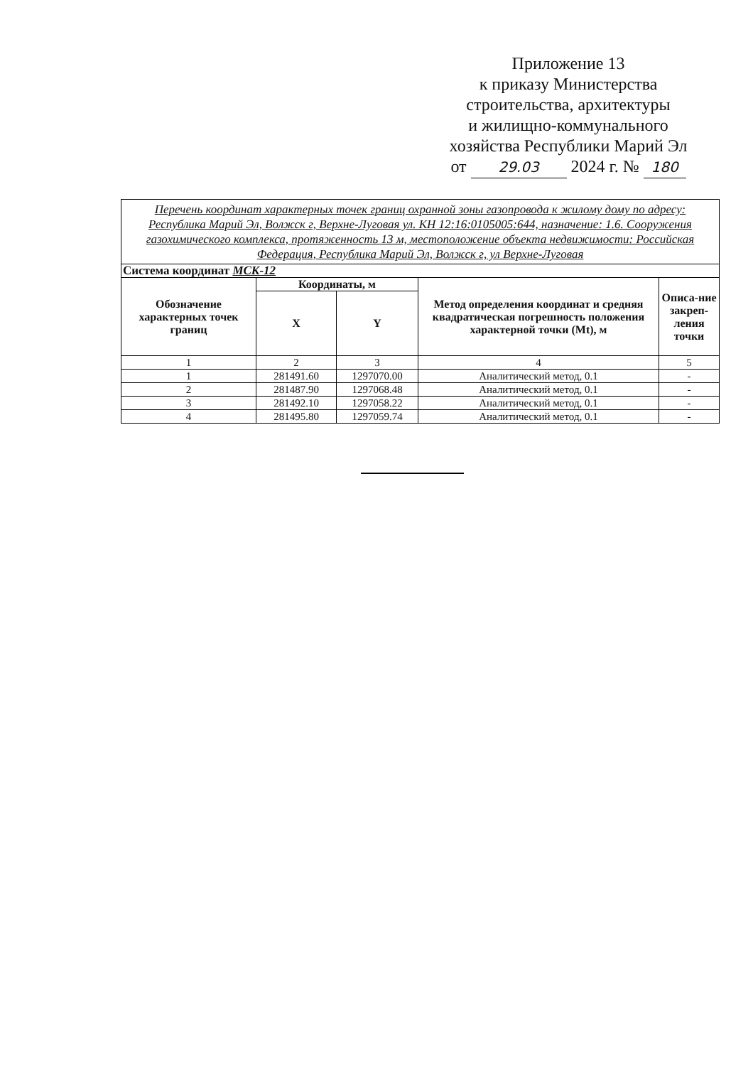Приложение 13
к приказу Министерства
строительства, архитектуры
и жилищно-коммунального
хозяйства Республики Марий Эл
от 29.03 2024 г. № 180
| Перечень координат характерных точек границ охранной зоны газопровода к жилому дому по адресу: Республика Марий Эл, Волжск г, Верхне-Луговая ул. КН 12:16:0105005:644, назначение: 1.6. Сооружения газохимического комплекса, протяженность 13 м, местоположение объекта недвижимости: Российская Федерация, Республика Марий Эл, Волжск г, ул Верхне-Луговая | | | | |
| Система координат МСК-12 | | | | |
| Обозначение характерных точек границ | Координаты, м | | Метод определения координат и средняя квадратическая погрешность положения характерной точки (Mt), м | Описа-ние закреп-ления точки |
| | X | Y | | |
| 1 | 2 | 3 | 4 | 5 |
| 1 | 281491.60 | 1297070.00 | Аналитический метод, 0.1 | - |
| 2 | 281487.90 | 1297068.48 | Аналитический метод, 0.1 | - |
| 3 | 281492.10 | 1297058.22 | Аналитический метод, 0.1 | - |
| 4 | 281495.80 | 1297059.74 | Аналитический метод, 0.1 | - |